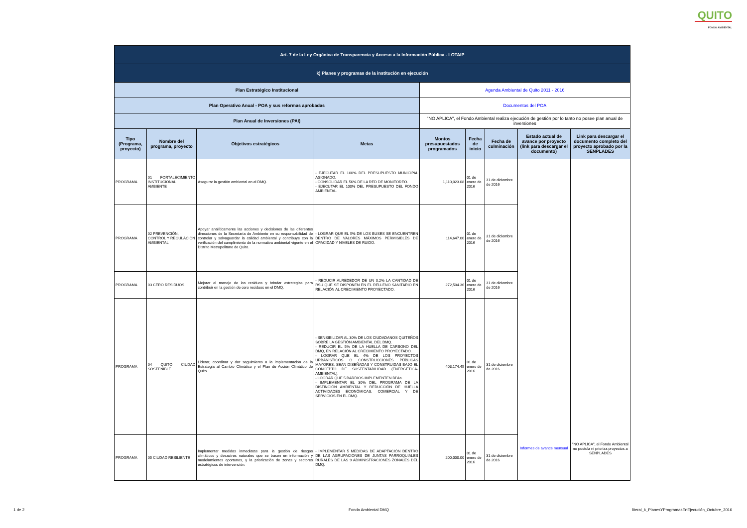QUITO
FONDO AMBIENTAL
| Art. 7 de la Ley Orgánica de Transparencia y Acceso a la Información Pública - LOTAIP | | | | | | | | |
| k) Planes y programas de la institución en ejecución | | | | | | | | |
| Plan Estratégico Institucional | | | | Agenda Ambiental de Quito 2011 - 2016 | | | | |
| Plan Operativo Anual - POA y sus reformas aprobadas | | | | Documentos del POA | | | | |
| Plan Anual de Inversiones (PAI) | | | | "NO APLICA", el Fondo Ambiental realiza ejecución de gestión por lo tanto no posee plan anual de inversiones | | | | |
| Tipo (Programa, proyecto) | Nombre del programa, proyecto | Objetivos estratégicos | Metas | Montos presupuestados programados | Fecha de inicio | Fecha de culminación | Estado actual de avance por proyecto (link para descargar el documento) | Link para descargar el documento completo del proyecto aprobado por la SENPLADES |
| PROGRAMA | 01 FORTALECIMIENTO INSTITUCIONAL AMBIENTE | Asegurar la gestión ambiental en el DMQ. | - EJECUTAR EL 100% DEL PRESUPUESTO MUNICIPAL ASIGNADO. - CONSOLIDAR EL 56% DE LA RED DE MONITOREO. - EJECUTAR EL 100% DEL PRESUPUESTO DEL FONDO AMBIENTAL. | 1,110,023.08 | 01 de enero de 2016 | 31 de diciembre de 2016 | Informes de avance mensual | "NO APLICA", el Fondo Ambiental no postula ni prioriza proyectos a SENPLADES |
| PROGRAMA | 02 PREVENCIÓN, CONTROL Y REGULACIÓN AMBIENTAL | Apoyar analíticamente las acciones y decisiones de las diferentes direcciones de la Secretaría de Ambiente en su responsabilidad de controlar y salvaguardar la calidad ambiental y contribuye con la verificación del cumplimiento de la normativa ambiental vigente en el Distrito Metropolitano de Quito. | - LOGRAR QUE EL 5% DE LOS BUSES SE ENCUENTREN DENTRO DE VALORES MÁXIMOS PERMISIBLES DE OPACIDAD Y NIVELES DE RUIDO. | 114,647.00 | 01 de enero de 2016 | 31 de diciembre de 2016 | | |
| PROGRAMA | 03 CERO RESIDUOS | Mejorar el manejo de los residuos y brindar estrategias para contribuir en la gestión de cero residuos en el DMQ. | - REDUCIR ALREDEDOR DE UN 0.2% LA CANTIDAD DE RSU QUE SE DISPONEN EN EL RELLENO SANITARIO EN RELACIÓN AL CRECIMIENTO PROYECTADO. | 272,504.36 | 01 de enero de 2016 | 31 de diciembre de 2016 | | |
| PROGRAMA | 04 QUITO CIUDAD SOSTENIBLE | Liderar, coordinar y dar seguimiento a la implementación de la Estrategia al Cambio Climático y el Plan de Acción Climático de Quito. | - SENSIBILIZAR AL 30% DE LOS CIUDADANOS QUITEÑOS SOBRE LA GESTIÓN AMBIENTAL DEL DMQ. - REDUCIR EL 5% DE LA HUELLA DE CARBONO DEL DMQ, EN RELACIÓN AL CRECIMIENTO PROYECTADO. - LOGRAR QUE EL 4% DE LOS PROYECTOS URBANÍSTICOS O CONSTRUCCIONES PÚBLICAS MAYORES, SEAN DISEÑADAS Y CONSTRUIDAS BAJO EL CONCEPTO DE SUSTENTABILIDAD (ENERGÉTICA-AMBIENTAL). - LOGRAR QUE 5 BARRIOS IMPLEMENTEN BPAs. - IMPLEMENTAR EL 30% DEL PROGRAMA DE LA DISTINCIÓN AMBIENTAL Y REDUCCIÓN DE HUELLA ACTIVIDADES ECONÓMICAS, COMERCIAL Y DE SERVICIOS EN EL DMQ. | 403,174.45 | 01 de enero de 2016 | 31 de diciembre de 2016 | | |
| PROGRAMA | 05 CIUDAD RESILIENTE | Implementar medidas inmediatas para la gestión de riesgos climáticos y desastres naturales que se basen en información y modelamientos oportunos, y la priorización de zonas y sectores estratégicos de intervención. | - IMPLEMENTAR 5 MEDIDAS DE ADAPTACIÓN DENTRO DE LAS AGRUPACIONES DE JUNTAS PARROQUIALES RURALES DE LAS 9 ADMINISTRACIONES ZONALES DEL DMQ. | 200,000.00 | 01 de enero de 2016 | 31 de diciembre de 2016 | | |
1 de 2 Fondo Ambiental DMQ
literal_k_PlanesYProgramasEnEjecución_Octubre_2016